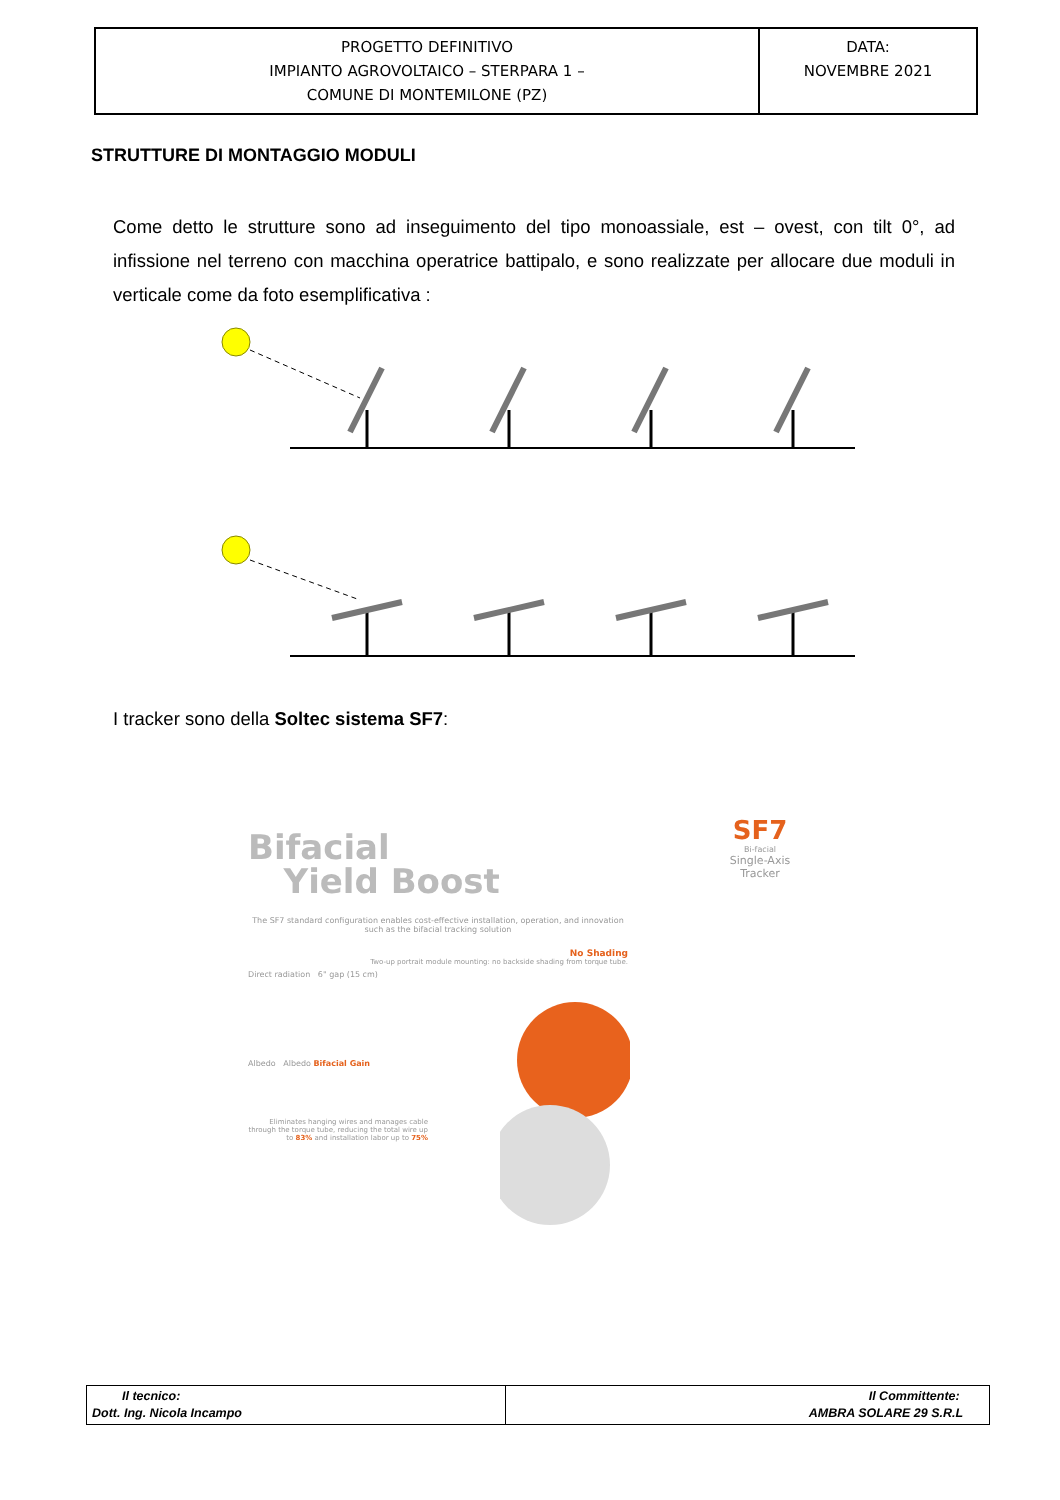| PROGETTO DEFINITIVO IMPIANTO AGROVOLTAICO – STERPARA 1 – COMUNE DI MONTEMILONE (PZ) | DATA: NOVEMBRE 2021 |
STRUTTURE DI MONTAGGIO MODULI
Come detto le strutture sono ad inseguimento del tipo monoassiale, est – ovest, con tilt 0°, ad infissione nel terreno con macchina operatrice battipalo, e sono realizzate per allocare due moduli in verticale come da foto esemplificativa :
I tracker sono della Soltec sistema SF7:
Bifacial
Yield Boost
The SF7 standard configuration enables cost-effective installation, operation, and innovation such as the bifacial tracking solution
No Shading
Two-up portrait module mounting: no backside shading from torque tube.
Direct radiation 6" gap (15 cm)
Albedo Albedo Bifacial Gain
Eliminates hanging wires and manages cable through the torque tube, reducing the total wire up to 83% and installation labor up to 75%
SF7
Bi-facial
Single-Axis
Tracker
| Il tecnico: Dott. Ing. Nicola Incampo | Il Committente: AMBRA SOLARE 29 S.R.L |